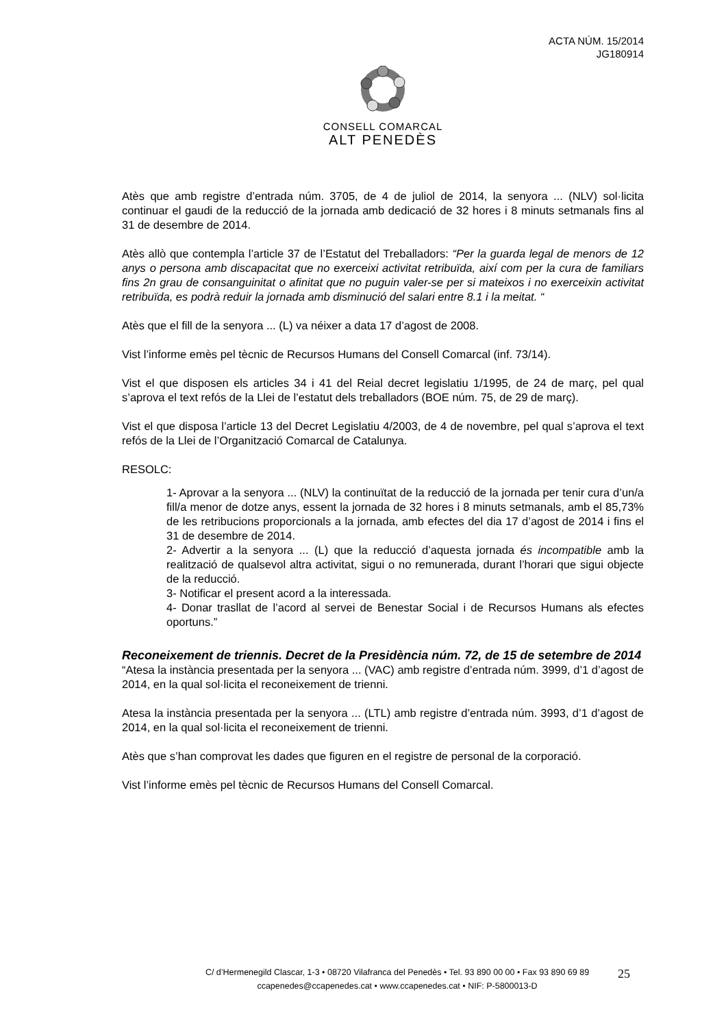ACTA NÚM. 15/2014
JG180914
CONSELL COMARCAL
ALT PENEDÈS
Atès que amb registre d’entrada núm. 3705, de 4 de juliol de 2014, la senyora ... (NLV) sol·licita continuar el gaudi de la reducció de la jornada amb dedicació de 32 hores i 8 minuts setmanals fins al 31 de desembre de 2014.
Atès allò que contempla l’article 37 de l’Estatut del Treballadors: “Per la guarda legal de menors de 12 anys o persona amb discapacitat que no exerceixi activitat retribuïda, així com per la cura de familiars fins 2n grau de consanguinitat o afinitat que no puguin valer-se per si mateixos i no exerceixin activitat retribuïda, es podrà reduir la jornada amb disminució del salari entre 8.1 i la meitat. “
Atès que el fill de la senyora ... (L) va néixer a data 17 d’agost de 2008.
Vist l’informe emès pel tècnic de Recursos Humans del Consell Comarcal (inf. 73/14).
Vist el que disposen els articles 34 i 41 del Reial decret legislatiu 1/1995, de 24 de març, pel qual s’aprova el text refós de la Llei de l’estatut dels treballadors (BOE núm. 75, de 29 de març).
Vist el que disposa l’article 13 del Decret Legislatiu 4/2003, de 4 de novembre, pel qual s’aprova el text refós de la Llei de l’Organització Comarcal de Catalunya.
RESOLC:
1- Aprovar a la senyora ... (NLV) la continuïtat de la reducció de la jornada per tenir cura d’un/a fill/a menor de dotze anys, essent la jornada de 32 hores i 8 minuts setmanals, amb el 85,73% de les retribucions proporcionals a la jornada, amb efectes del dia 17 d’agost de 2014 i fins el 31 de desembre de 2014.
2- Advertir a la senyora ... (L) que la reducció d’aquesta jornada és incompatible amb la realització de qualsevol altra activitat, sigui o no remunerada, durant l’horari que sigui objecte de la reducció.
3- Notificar el present acord a la interessada.
4- Donar trasllat de l’acord al servei de Benestar Social i de Recursos Humans als efectes oportuns.”
Reconeixement de triennis. Decret de la Presidència núm. 72, de 15 de setembre de 2014
“Atesa la instància presentada per la senyora ... (VAC) amb registre d’entrada núm. 3999, d’1 d’agost de 2014, en la qual sol·licita el reconeixement de trienni.
Atesa la instància presentada per la senyora ... (LTL) amb registre d’entrada núm. 3993, d’1 d’agost de 2014, en la qual sol·licita el reconeixement de trienni.
Atès que s’han comprovat les dades que figuren en el registre de personal de la corporació.
Vist l’informe emès pel tècnic de Recursos Humans del Consell Comarcal.
C/ d’Hermenegild Clascar, 1-3 • 08720 Vilafranca del Penedès • Tel. 93 890 00 00 • Fax 93 890 69 89
ccapenedes@ccapenedes.cat • www.ccapenedes.cat • NIF: P-5800013-D
25